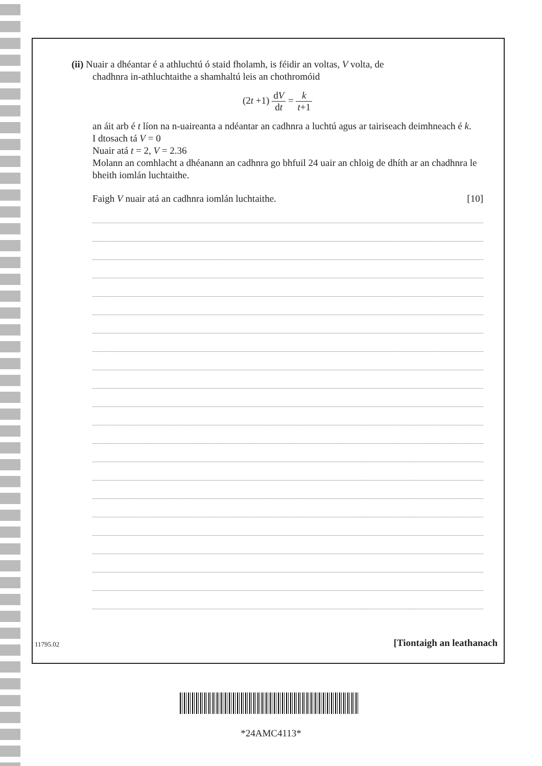(ii) Nuair a dhéantar é a athluchtú ó staid fholamh, is féidir an voltas, V volta, de
chadhnra in-athluchtaithe a shamhaltú leis an chothromóid
(2t +1) dV dt = k t+1
an áit arb é t líon na n-uaireanta a ndéantar an cadhnra a luchtú agus ar tairiseach deimhneach é k.
I dtosach tá V = 0
Nuair atá t = 2, V = 2.36
Molann an comhlacht a dhéanann an cadhnra go bhfuil 24 uair an chloig de dhíth ar an chadhnra le bheith iomlán luchtaithe.
Faigh V nuair atá an cadhnra iomlán luchtaithe. [10]
11795.02 [Tiontaigh an leathanach
*24AMC4113*